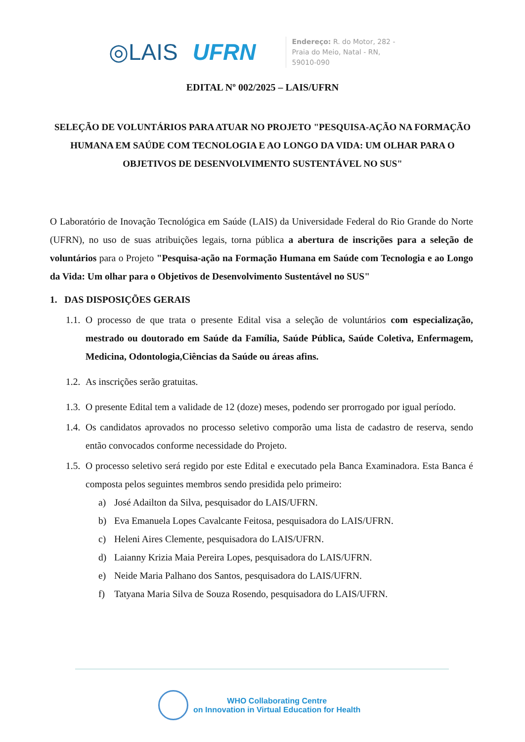◎LAIS UFRN
Endereço: R. do Motor, 282 - Praia do Meio, Natal - RN, 59010-090
EDITAL Nº 002/2025 – LAIS/UFRN
SELEÇÃO DE VOLUNTÁRIOS PARA ATUAR NO PROJETO "PESQUISA-AÇÃO NA FORMAÇÃO HUMANA EM SAÚDE COM TECNOLOGIA E AO LONGO DA VIDA: UM OLHAR PARA O OBJETIVOS DE DESENVOLVIMENTO SUSTENTÁVEL NO SUS"
O Laboratório de Inovação Tecnológica em Saúde (LAIS) da Universidade Federal do Rio Grande do Norte (UFRN), no uso de suas atribuições legais, torna pública a abertura de inscrições para a seleção de voluntários para o Projeto "Pesquisa-ação na Formação Humana em Saúde com Tecnologia e ao Longo da Vida: Um olhar para o Objetivos de Desenvolvimento Sustentável no SUS"
1. DAS DISPOSIÇÕES GERAIS
1.1. O processo de que trata o presente Edital visa a seleção de voluntários com especialização, mestrado ou doutorado em Saúde da Família, Saúde Pública, Saúde Coletiva, Enfermagem, Medicina, Odontologia,Ciências da Saúde ou áreas afins.
1.2. As inscrições serão gratuitas.
1.3. O presente Edital tem a validade de 12 (doze) meses, podendo ser prorrogado por igual período.
1.4. Os candidatos aprovados no processo seletivo comporão uma lista de cadastro de reserva, sendo então convocados conforme necessidade do Projeto.
1.5. O processo seletivo será regido por este Edital e executado pela Banca Examinadora. Esta Banca é composta pelos seguintes membros sendo presidida pelo primeiro:
a) José Adailton da Silva, pesquisador do LAIS/UFRN.
b) Eva Emanuela Lopes Cavalcante Feitosa, pesquisadora do LAIS/UFRN.
c) Heleni Aires Clemente, pesquisadora do LAIS/UFRN.
d) Laianny Krizia Maia Pereira Lopes, pesquisadora do LAIS/UFRN.
e) Neide Maria Palhano dos Santos, pesquisadora do LAIS/UFRN.
f) Tatyana Maria Silva de Souza Rosendo, pesquisadora do LAIS/UFRN.
WHO Collaborating Centre
on Innovation in Virtual Education for Health